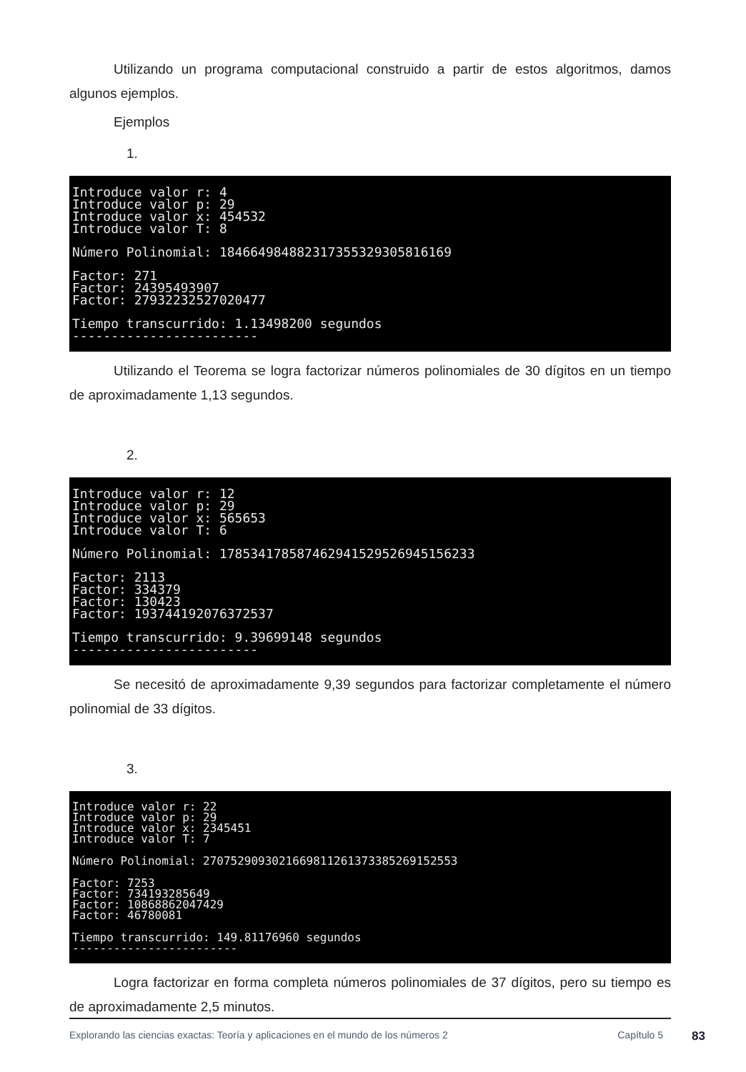Utilizando un programa computacional construido a partir de estos algoritmos, damos algunos ejemplos.
Ejemplos
1.
Introduce valor r: 4 Introduce valor p: 29 Introduce valor x: 454532 Introduce valor T: 8
Número Polinomial: 184664984882317355329305816169
Factor: 271 Factor: 24395493907 Factor: 27932232527020477
Tiempo transcurrido: 1.13498200 segundos ------------------------
Utilizando el Teorema se logra factorizar números polinomiales de 30 dígitos en un tiempo de aproximadamente 1,13 segundos.
2.
Introduce valor r: 12 Introduce valor p: 29 Introduce valor x: 565653 Introduce valor T: 6
Número Polinomial: 178534178587462941529526945156233
Factor: 2113 Factor: 334379 Factor: 130423 Factor: 193744192076372537
Tiempo transcurrido: 9.39699148 segundos ------------------------
Se necesitó de aproximadamente 9,39 segundos para factorizar completamente el número polinomial de 33 dígitos.
3.
Introduce valor r: 22 Introduce valor p: 29 Introduce valor x: 2345451 Introduce valor T: 7
Número Polinomial: 2707529093021669811261373385269152553
Factor: 7253 Factor: 734193285649 Factor: 10868862047429 Factor: 46780081
Tiempo transcurrido: 149.81176960 segundos ------------------------
Logra factorizar en forma completa números polinomiales de 37 dígitos, pero su tiempo es de aproximadamente 2,5 minutos.
Explorando las ciencias exactas: Teoría y aplicaciones en el mundo de los números 2 Capítulo 5 83